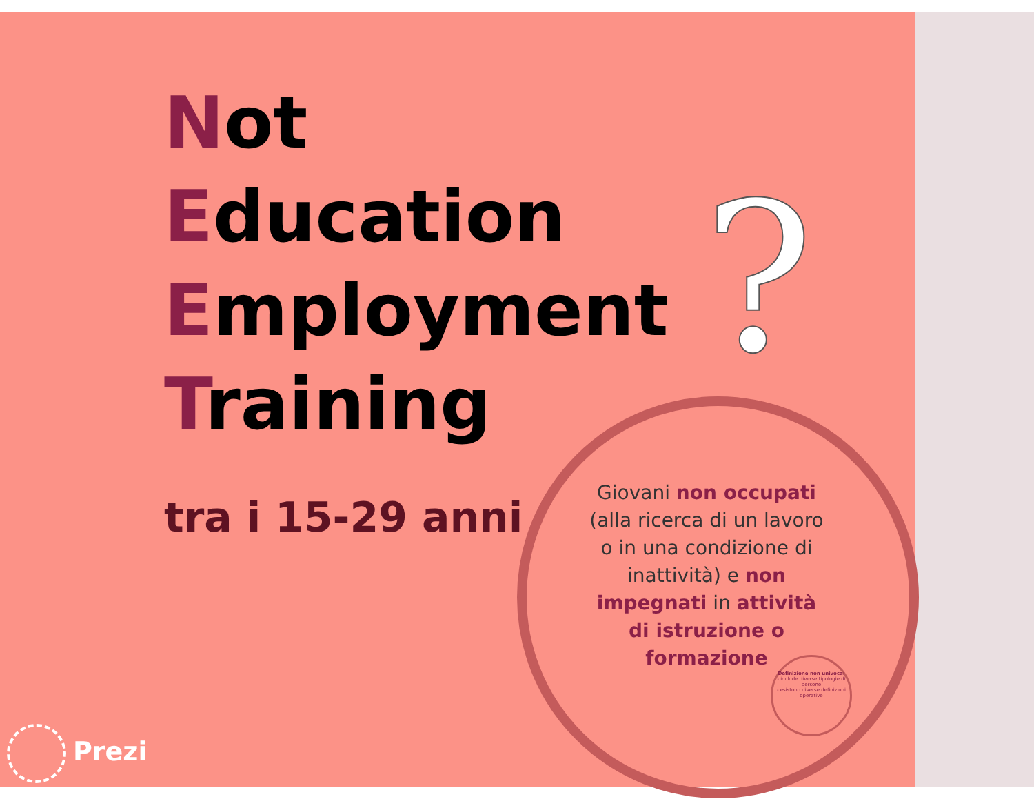Not
Education
Employment
Training
?
tra i 15-29 anni
Giovani non occupati (alla ricerca di un lavoro o in una condizione di inattività) e non impegnati in attività di istruzione o formazione
Definizione non univoca:
- include diverse tipologie di persone
- esistono diverse definizioni operative
Prezi